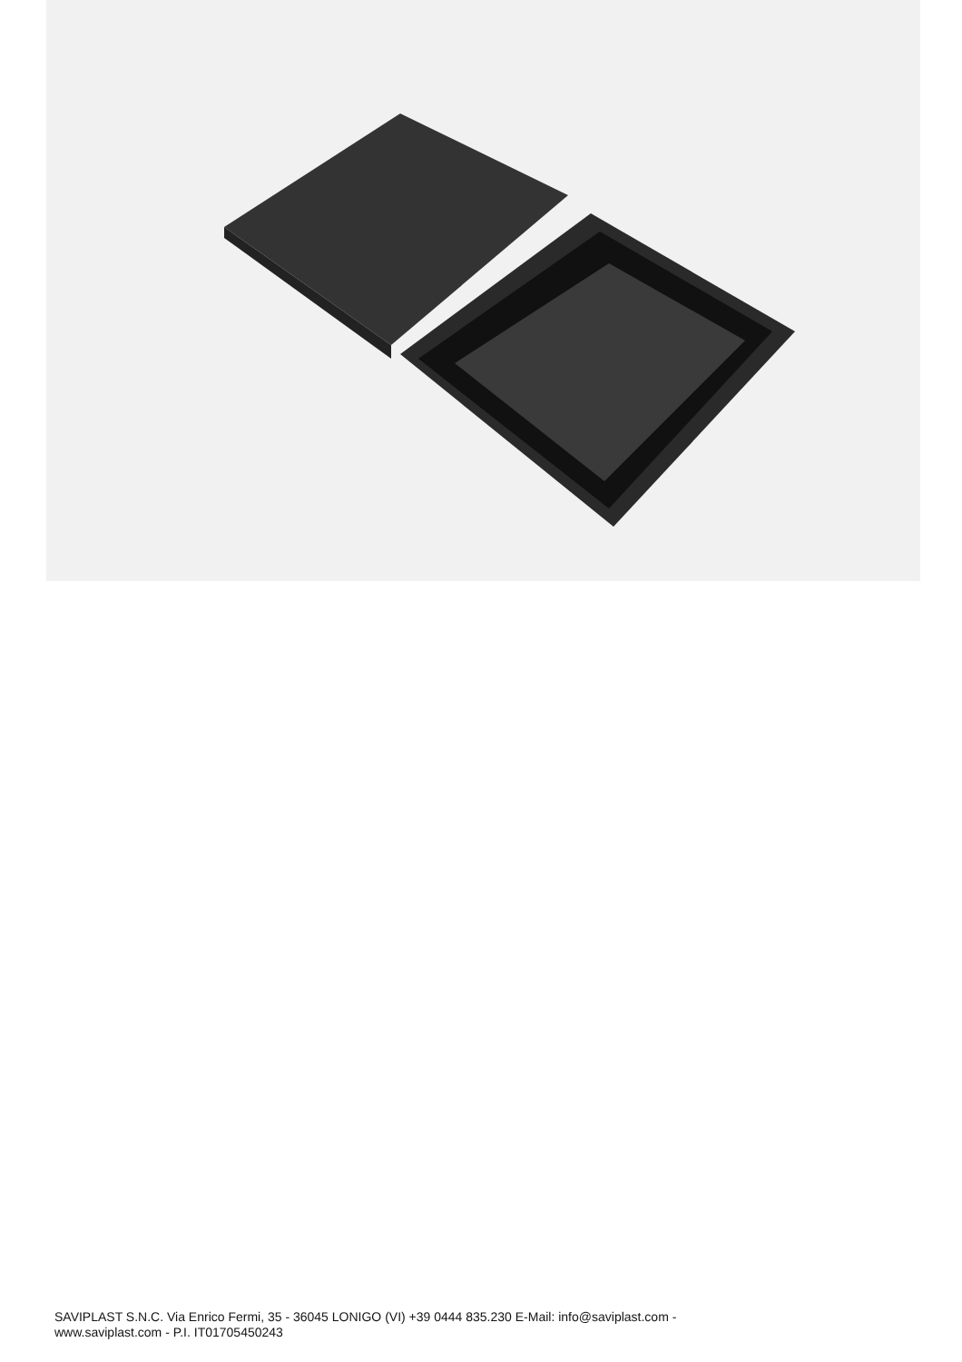SAVIPLAST S.N.C. Via Enrico Fermi, 35 - 36045 LONIGO (VI) +39 0444 835.230 E-Mail: info@saviplast.com -
www.saviplast.com - P.I. IT01705450243